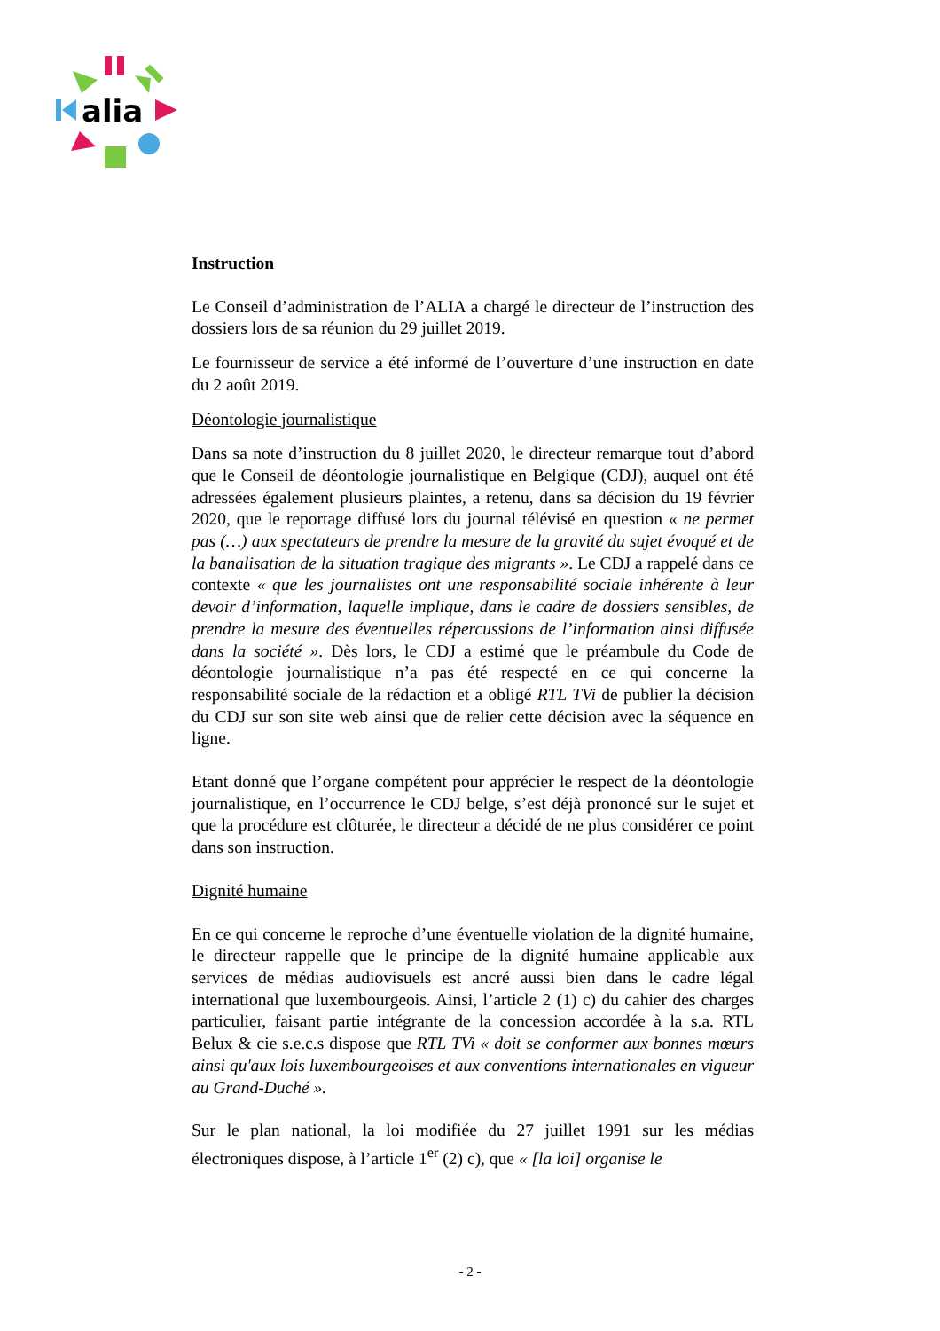alia
Instruction
Le Conseil d’administration de l’ALIA a chargé le directeur de l’instruction des dossiers lors de sa réunion du 29 juillet 2019.
Le fournisseur de service a été informé de l’ouverture d’une instruction en date du 2 août 2019.
Déontologie journalistique
Dans sa note d’instruction du 8 juillet 2020, le directeur remarque tout d’abord que le Conseil de déontologie journalistique en Belgique (CDJ), auquel ont été adressées également plusieurs plaintes, a retenu, dans sa décision du 19 février 2020, que le reportage diffusé lors du journal télévisé en question « ne permet pas (…) aux spectateurs de prendre la mesure de la gravité du sujet évoqué et de la banalisation de la situation tragique des migrants ». Le CDJ a rappelé dans ce contexte « que les journalistes ont une responsabilité sociale inhérente à leur devoir d’information, laquelle implique, dans le cadre de dossiers sensibles, de prendre la mesure des éventuelles répercussions de l’information ainsi diffusée dans la société ». Dès lors, le CDJ a estimé que le préambule du Code de déontologie journalistique n’a pas été respecté en ce qui concerne la responsabilité sociale de la rédaction et a obligé RTL TVi de publier la décision du CDJ sur son site web ainsi que de relier cette décision avec la séquence en ligne.
Etant donné que l’organe compétent pour apprécier le respect de la déontologie journalistique, en l’occurrence le CDJ belge, s’est déjà prononcé sur le sujet et que la procédure est clôturée, le directeur a décidé de ne plus considérer ce point dans son instruction.
Dignité humaine
En ce qui concerne le reproche d’une éventuelle violation de la dignité humaine, le directeur rappelle que le principe de la dignité humaine applicable aux services de médias audiovisuels est ancré aussi bien dans le cadre légal international que luxembourgeois. Ainsi, l’article 2 (1) c) du cahier des charges particulier, faisant partie intégrante de la concession accordée à la s.a. RTL Belux & cie s.e.c.s dispose que RTL TVi « doit se conformer aux bonnes mœurs ainsi qu'aux lois luxembourgeoises et aux conventions internationales en vigueur au Grand-Duché ».
Sur le plan national, la loi modifiée du 27 juillet 1991 sur les médias électroniques dispose, à l’article 1<sup>er</sup> (2) c), que « [la loi] organise le
- 2 -